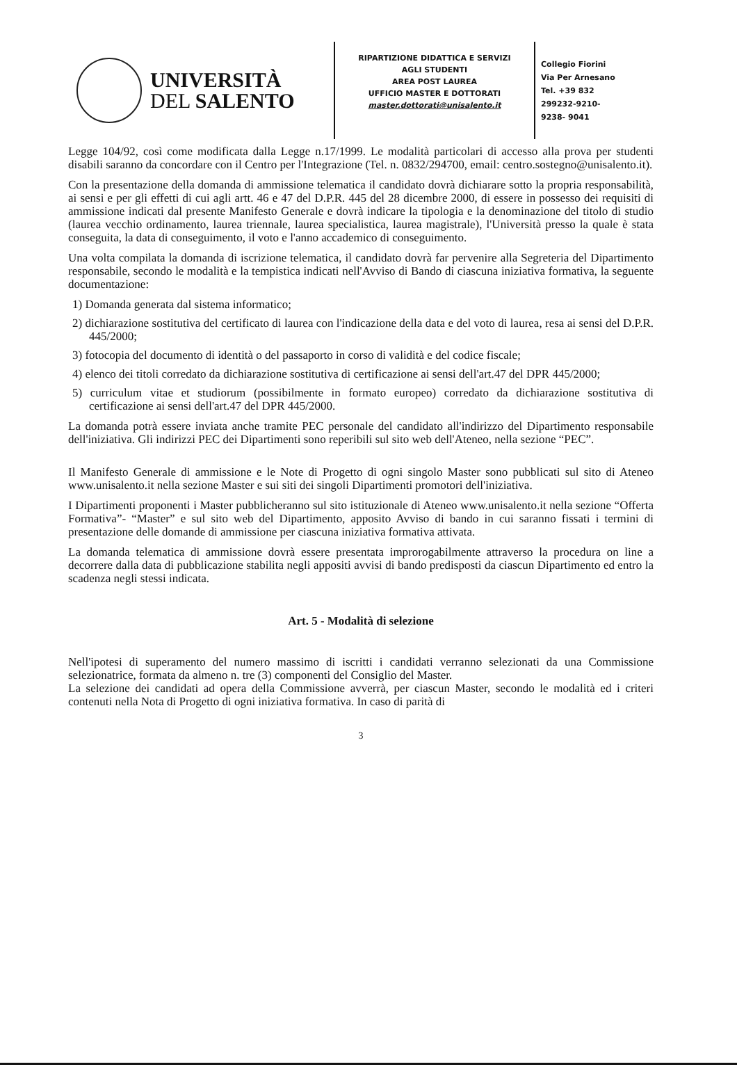UNIVERSITÀ
DEL SALENTO
RIPARTIZIONE DIDATTICA E SERVIZI
AGLI STUDENTI
AREA POST LAUREA
UFFICIO MASTER E DOTTORATI
master.dottorati@unisalento.it
Collegio Fiorini
Via Per Arnesano
Tel. +39 832
299232-9210-
9238- 9041
Legge 104/92, così come modificata dalla Legge n.17/1999. Le modalità particolari di accesso alla prova per studenti disabili saranno da concordare con il Centro per l'Integrazione (Tel. n. 0832/294700, email: centro.sostegno@unisalento.it).
Con la presentazione della domanda di ammissione telematica il candidato dovrà dichiarare sotto la propria responsabilità, ai sensi e per gli effetti di cui agli artt. 46 e 47 del D.P.R. 445 del 28 dicembre 2000, di essere in possesso dei requisiti di ammissione indicati dal presente Manifesto Generale e dovrà indicare la tipologia e la denominazione del titolo di studio (laurea vecchio ordinamento, laurea triennale, laurea specialistica, laurea magistrale), l'Università presso la quale è stata conseguita, la data di conseguimento, il voto e l'anno accademico di conseguimento.
Una volta compilata la domanda di iscrizione telematica, il candidato dovrà far pervenire alla Segreteria del Dipartimento responsabile, secondo le modalità e la tempistica indicati nell'Avviso di Bando di ciascuna iniziativa formativa, la seguente documentazione:
1) Domanda generata dal sistema informatico;
2) dichiarazione sostitutiva del certificato di laurea con l'indicazione della data e del voto di laurea, resa ai sensi del D.P.R. 445/2000;
3) fotocopia del documento di identità o del passaporto in corso di validità e del codice fiscale;
4) elenco dei titoli corredato da dichiarazione sostitutiva di certificazione ai sensi dell'art.47 del DPR 445/2000;
5) curriculum vitae et studiorum (possibilmente in formato europeo) corredato da dichiarazione sostitutiva di certificazione ai sensi dell'art.47 del DPR 445/2000.
La domanda potrà essere inviata anche tramite PEC personale del candidato all'indirizzo del Dipartimento responsabile dell'iniziativa. Gli indirizzi PEC dei Dipartimenti sono reperibili sul sito web dell'Ateneo, nella sezione “PEC”.
Il Manifesto Generale di ammissione e le Note di Progetto di ogni singolo Master sono pubblicati sul sito di Ateneo www.unisalento.it nella sezione Master e sui siti dei singoli Dipartimenti promotori dell'iniziativa.
I Dipartimenti proponenti i Master pubblicheranno sul sito istituzionale di Ateneo www.unisalento.it nella sezione “Offerta Formativa”- “Master” e sul sito web del Dipartimento, apposito Avviso di bando in cui saranno fissati i termini di presentazione delle domande di ammissione per ciascuna iniziativa formativa attivata.
La domanda telematica di ammissione dovrà essere presentata improrogabilmente attraverso la procedura on line a decorrere dalla data di pubblicazione stabilita negli appositi avvisi di bando predisposti da ciascun Dipartimento ed entro la scadenza negli stessi indicata.
Art. 5 - Modalità di selezione
Nell'ipotesi di superamento del numero massimo di iscritti i candidati verranno selezionati da una Commissione selezionatrice, formata da almeno n. tre (3) componenti del Consiglio del Master.
La selezione dei candidati ad opera della Commissione avverrà, per ciascun Master, secondo le modalità ed i criteri contenuti nella Nota di Progetto di ogni iniziativa formativa. In caso di parità di
3